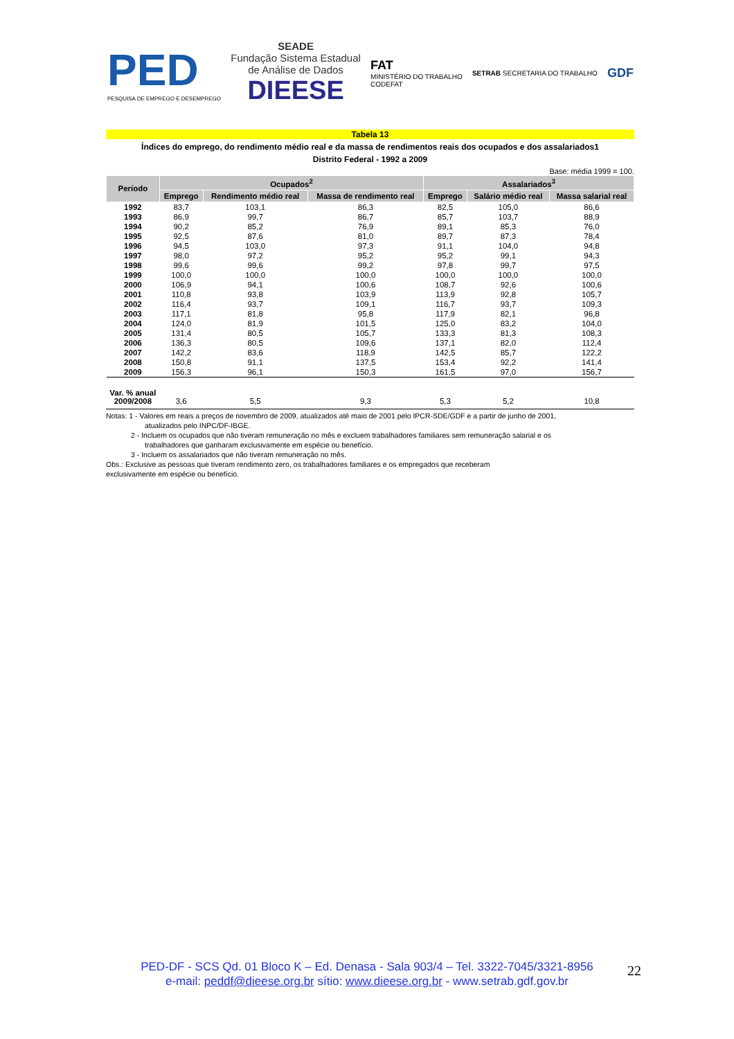PED
PESQUISA DE EMPREGO E DESEMPREGO
SEADE
Fundação Sistema Estadual
de Análise de Dados
DIEESE
FAT
MINISTÉRIO DO TRABALHO
CODEFAT
SETRAB SECRETARIA DO TRABALHO
GDF
Tabela 13
Índices do emprego, do rendimento médio real e da massa de rendimentos reais dos ocupados e dos assalariados1
Distrito Federal - 1992 a 2009
Base: média 1999 = 100.
| Período | Ocupados<sup>2</sup> | | | Assalariados<sup>3</sup> | | |
| --- | --- | --- | --- | --- | --- | --- |
| | Emprego | Rendimento médio real | Massa de rendimento real | Emprego | Salário médio real | Massa salarial real |
| 1992 | 83,7 | 103,1 | 86,3 | 82,5 | 105,0 | 86,6 |
| 1993 | 86,9 | 99,7 | 86,7 | 85,7 | 103,7 | 88,9 |
| 1994 | 90,2 | 85,2 | 76,9 | 89,1 | 85,3 | 76,0 |
| 1995 | 92,5 | 87,6 | 81,0 | 89,7 | 87,3 | 78,4 |
| 1996 | 94,5 | 103,0 | 97,3 | 91,1 | 104,0 | 94,8 |
| 1997 | 98,0 | 97,2 | 95,2 | 95,2 | 99,1 | 94,3 |
| 1998 | 99,6 | 99,6 | 99,2 | 97,8 | 99,7 | 97,5 |
| 1999 | 100,0 | 100,0 | 100,0 | 100,0 | 100,0 | 100,0 |
| 2000 | 106,9 | 94,1 | 100,6 | 108,7 | 92,6 | 100,6 |
| 2001 | 110,8 | 93,8 | 103,9 | 113,9 | 92,8 | 105,7 |
| 2002 | 116,4 | 93,7 | 109,1 | 116,7 | 93,7 | 109,3 |
| 2003 | 117,1 | 81,8 | 95,8 | 117,9 | 82,1 | 96,8 |
| 2004 | 124,0 | 81,9 | 101,5 | 125,0 | 83,2 | 104,0 |
| 2005 | 131,4 | 80,5 | 105,7 | 133,3 | 81,3 | 108,3 |
| 2006 | 136,3 | 80,5 | 109,6 | 137,1 | 82,0 | 112,4 |
| 2007 | 142,2 | 83,6 | 118,9 | 142,5 | 85,7 | 122,2 |
| 2008 | 150,8 | 91,1 | 137,5 | 153,4 | 92,2 | 141,4 |
| 2009 | 156,3 | 96,1 | 150,3 | 161,5 | 97,0 | 156,7 |
| Var. % anual 2009/2008 | 3,6 | 5,5 | 9,3 | 5,3 | 5,2 | 10,8 |
Notas: 1 - Valores em reais a preços de novembro de 2009, atualizados até maio de 2001 pelo IPCR-SDE/GDF e a partir de junho de 2001,
atualizados pelo INPC/DF-IBGE.
2 - Incluem os ocupados que não tiveram remuneração no mês e excluem trabalhadores familiares sem remuneração salarial e os
trabalhadores que ganharam exclusivamente em espécie ou benefício.
3 - Incluem os assalariados que não tiveram remuneração no mês.
Obs.: Exclusive as pessoas que tiveram rendimento zero, os trabalhadores familiares e os empregados que receberam
exclusivamente em espécie ou benefício.
PED-DF - SCS Qd. 01 Bloco K – Ed. Denasa - Sala 903/4 – Tel. 3322-7045/3321-8956
e-mail: peddf@dieese.org.br sítio: www.dieese.org.br - www.setrab.gdf.gov.br
22